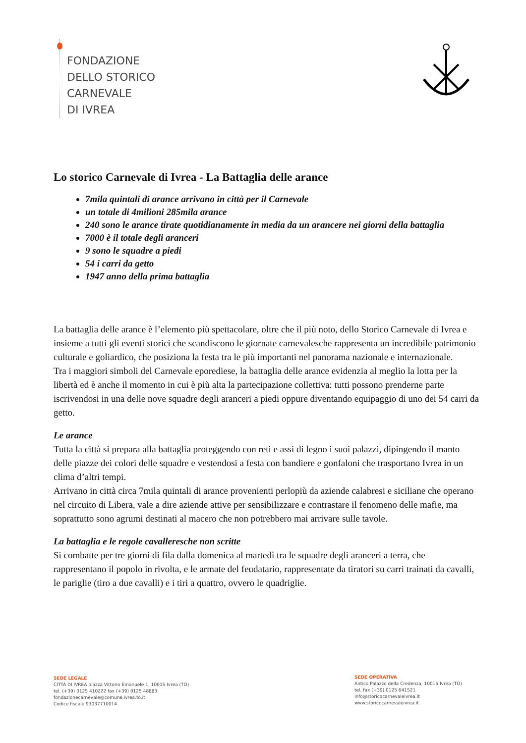FONDAZIONE
DELLO STORICO
CARNEVALE
DI IVREA
Lo storico Carnevale di Ivrea - La Battaglia delle arance
7mila quintali di arance arrivano in città per il Carnevale
un totale di 4milioni 285mila arance
240 sono le arance tirate quotidianamente in media da un arancere nei giorni della battaglia
7000 è il totale degli aranceri
9 sono le squadre a piedi
54 i carri da getto
1947 anno della prima battaglia
La battaglia delle arance è l’elemento più spettacolare, oltre che il più noto, dello Storico Carnevale di Ivrea e insieme a tutti gli eventi storici che scandiscono le giornate carnevalesche rappresenta un incredibile patrimonio culturale e goliardico, che posiziona la festa tra le più importanti nel panorama nazionale e internazionale.
Tra i maggiori simboli del Carnevale eporediese, la battaglia delle arance evidenzia al meglio la lotta per la libertà ed è anche il momento in cui è più alta la partecipazione collettiva: tutti possono prenderne parte iscrivendosi in una delle nove squadre degli aranceri a piedi oppure diventando equipaggio di uno dei 54 carri da getto.
Le arance
Tutta la città si prepara alla battaglia proteggendo con reti e assi di legno i suoi palazzi, dipingendo il manto delle piazze dei colori delle squadre e vestendosi a festa con bandiere e gonfaloni che trasportano Ivrea in un clima d’altri tempi.
Arrivano in città circa 7mila quintali di arance provenienti perlopiù da aziende calabresi e siciliane che operano nel circuito di Libera, vale a dire aziende attive per sensibilizzare e contrastare il fenomeno delle mafie, ma soprattutto sono agrumi destinati al macero che non potrebbero mai arrivare sulle tavole.
La battaglia e le regole cavalleresche non scritte
Si combatte per tre giorni di fila dalla domenica al martedì tra le squadre degli aranceri a terra, che rappresentano il popolo in rivolta, e le armate del feudatario, rappresentate da tiratori su carri trainati da cavalli, le pariglie (tiro a due cavalli) e i tiri a quattro, ovvero le quadriglie.
SEDE LEGALE
CITTÀ DI IVREA piazza Vittorio Emanuele 1, 10015 Ivrea (TO)
tel. (+39) 0125 410222 fax (+39) 0125 48883
fondazionecarnevale@comune.ivrea.to.it
Codice fiscale 93037710014
SEDE OPERATIVA
Antico Palazzo della Credenza, 10015 Ivrea (TO)
tel. fax (+39) 0125 641521
info@storicocarnevaleivrea.it
www.storicocarnevaleivrea.it